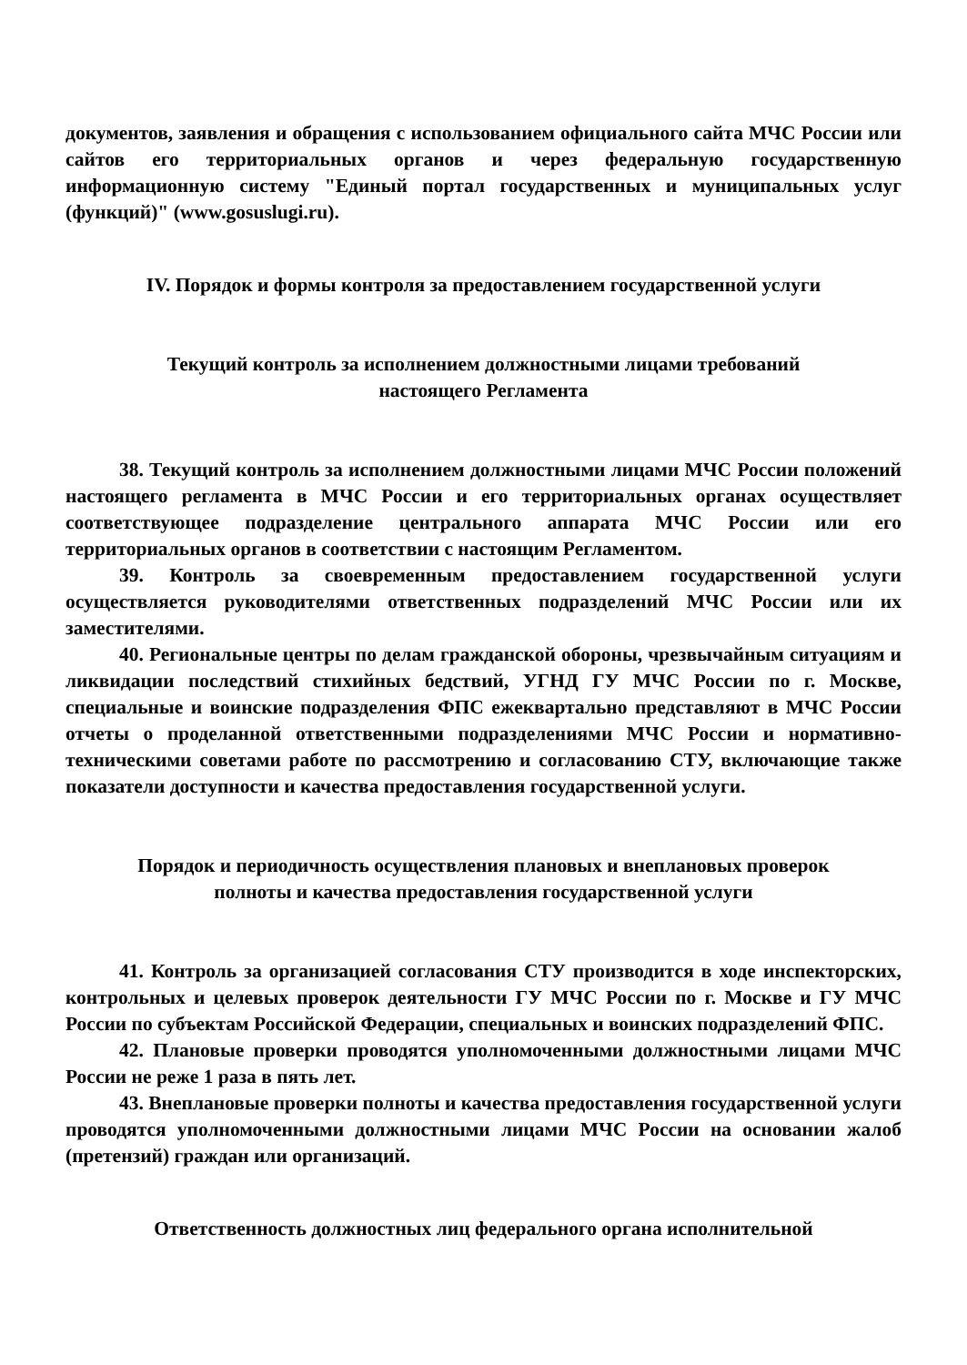документов, заявления и обращения с использованием официального сайта МЧС России или сайтов его территориальных органов и через федеральную государственную информационную систему "Единый портал государственных и муниципальных услуг (функций)" (www.gosuslugi.ru).
IV. Порядок и формы контроля за предоставлением государственной услуги
Текущий контроль за исполнением должностными лицами требований
настоящего Регламента
38. Текущий контроль за исполнением должностными лицами МЧС России положений настоящего регламента в МЧС России и его территориальных органах осуществляет соответствующее подразделение центрального аппарата МЧС России или его территориальных органов в соответствии с настоящим Регламентом.
39. Контроль за своевременным предоставлением государственной услуги осуществляется руководителями ответственных подразделений МЧС России или их заместителями.
40. Региональные центры по делам гражданской обороны, чрезвычайным ситуациям и ликвидации последствий стихийных бедствий, УГНД ГУ МЧС России по г. Москве, специальные и воинские подразделения ФПС ежеквартально представляют в МЧС России отчеты о проделанной ответственными подразделениями МЧС России и нормативно-техническими советами работе по рассмотрению и согласованию СТУ, включающие также показатели доступности и качества предоставления государственной услуги.
Порядок и периодичность осуществления плановых и внеплановых проверок
полноты и качества предоставления государственной услуги
41. Контроль за организацией согласования СТУ производится в ходе инспекторских, контрольных и целевых проверок деятельности ГУ МЧС России по г. Москве и ГУ МЧС России по субъектам Российской Федерации, специальных и воинских подразделений ФПС.
42. Плановые проверки проводятся уполномоченными должностными лицами МЧС России не реже 1 раза в пять лет.
43. Внеплановые проверки полноты и качества предоставления государственной услуги проводятся уполномоченными должностными лицами МЧС России на основании жалоб (претензий) граждан или организаций.
Ответственность должностных лиц федерального органа исполнительной